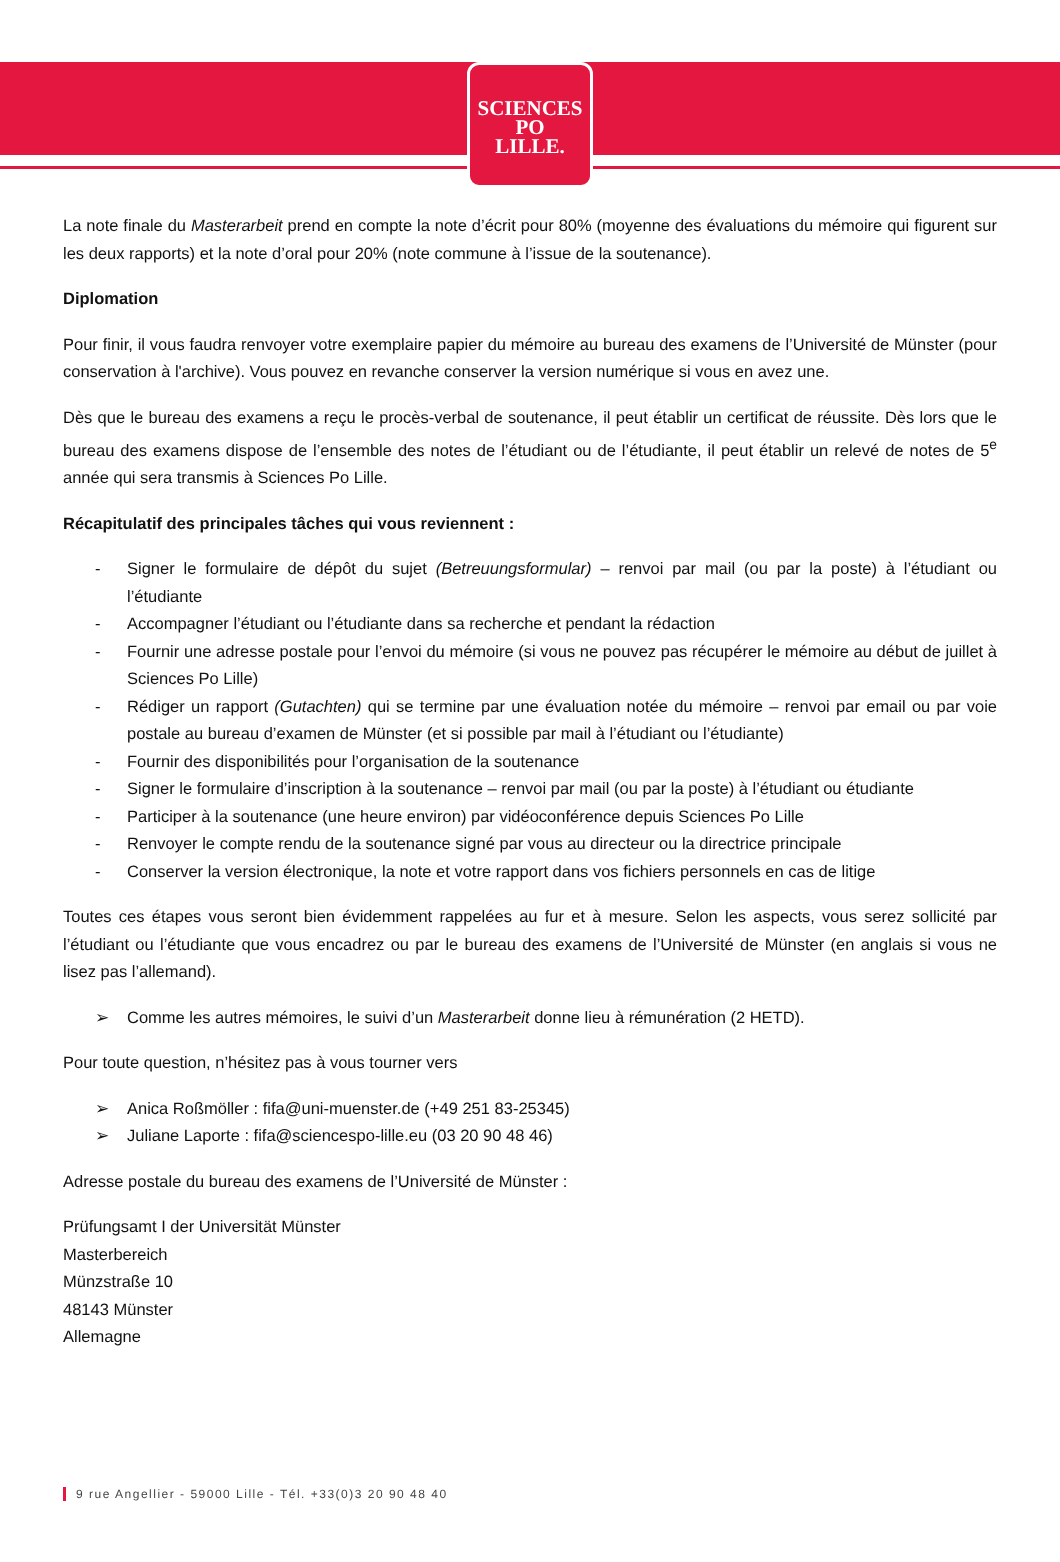SCIENCES
PO
LILLE.
La note finale du Masterarbeit prend en compte la note d’écrit pour 80% (moyenne des évaluations du mémoire qui figurent sur les deux rapports) et la note d’oral pour 20% (note commune à l’issue de la soutenance).
Diplomation
Pour finir, il vous faudra renvoyer votre exemplaire papier du mémoire au bureau des examens de l’Université de Münster (pour conservation à l'archive). Vous pouvez en revanche conserver la version numérique si vous en avez une.
Dès que le bureau des examens a reçu le procès-verbal de soutenance, il peut établir un certificat de réussite. Dès lors que le bureau des examens dispose de l’ensemble des notes de l’étudiant ou de l’étudiante, il peut établir un relevé de notes de 5<sup>e</sup> année qui sera transmis à Sciences Po Lille.
Récapitulatif des principales tâches qui vous reviennent :
- Signer le formulaire de dépôt du sujet (Betreuungsformular) – renvoi par mail (ou par la poste) à l’étudiant ou l’étudiante
- Accompagner l’étudiant ou l’étudiante dans sa recherche et pendant la rédaction
- Fournir une adresse postale pour l’envoi du mémoire (si vous ne pouvez pas récupérer le mémoire au début de juillet à Sciences Po Lille)
- Rédiger un rapport (Gutachten) qui se termine par une évaluation notée du mémoire – renvoi par email ou par voie postale au bureau d’examen de Münster (et si possible par mail à l’étudiant ou l’étudiante)
- Fournir des disponibilités pour l’organisation de la soutenance
- Signer le formulaire d’inscription à la soutenance – renvoi par mail (ou par la poste) à l’étudiant ou étudiante
- Participer à la soutenance (une heure environ) par vidéoconférence depuis Sciences Po Lille
- Renvoyer le compte rendu de la soutenance signé par vous au directeur ou la directrice principale
- Conserver la version électronique, la note et votre rapport dans vos fichiers personnels en cas de litige
Toutes ces étapes vous seront bien évidemment rappelées au fur et à mesure. Selon les aspects, vous serez sollicité par l’étudiant ou l’étudiante que vous encadrez ou par le bureau des examens de l’Université de Münster (en anglais si vous ne lisez pas l’allemand).
➢ Comme les autres mémoires, le suivi d’un Masterarbeit donne lieu à rémunération (2 HETD).
Pour toute question, n’hésitez pas à vous tourner vers
➢ Anica Roßmöller : fifa@uni-muenster.de (+49 251 83-25345)
➢ Juliane Laporte : fifa@sciencespo-lille.eu (03 20 90 48 46)
Adresse postale du bureau des examens de l’Université de Münster :
Prüfungsamt I der Universität Münster
Masterbereich
Münzstraße 10
48143 Münster
Allemagne
9 rue Angellier - 59000 Lille - Tél. +33(0)3 20 90 48 40